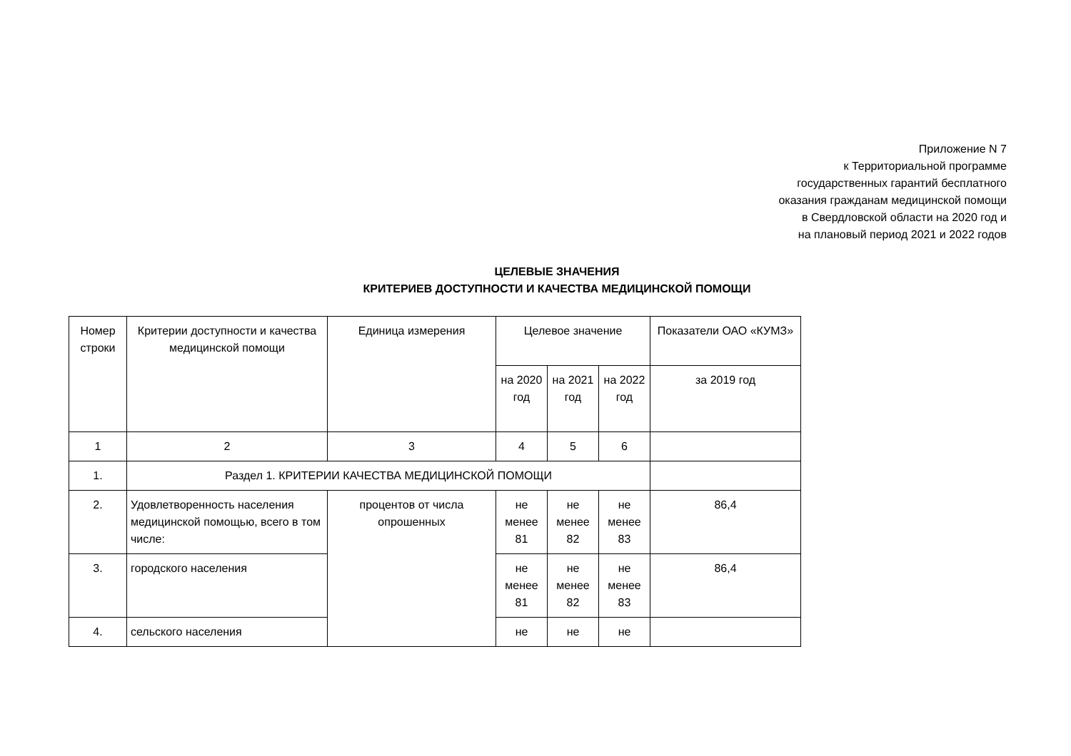Приложение N 7
к Территориальной программе
государственных гарантий бесплатного
оказания гражданам медицинской помощи
в Свердловской области на 2020 год и
на плановый период 2021 и 2022 годов
ЦЕЛЕВЫЕ ЗНАЧЕНИЯ
КРИТЕРИЕВ ДОСТУПНОСТИ И КАЧЕСТВА МЕДИЦИНСКОЙ ПОМОЩИ
| Номер строки | Критерии доступности и качества медицинской помощи | Единица измерения | Целевое значение | | | Показатели ОАО «КУМЗ» |
| | | | на 2020 год | на 2021 год | на 2022 год | за 2019 год |
| 1 | 2 | 3 | 4 | 5 | 6 | |
| 1. | Раздел 1. КРИТЕРИИ КАЧЕСТВА МЕДИЦИНСКОЙ ПОМОЩИ | | | | | |
| 2. | Удовлетворенность населения медицинской помощью, всего в том числе: | процентов от числа опрошенных | не менее 81 | не менее 82 | не менее 83 | 86,4 |
| 3. | городского населения | | не менее 81 | не менее 82 | не менее 83 | 86,4 |
| 4. | сельского населения | | не | не | не | |